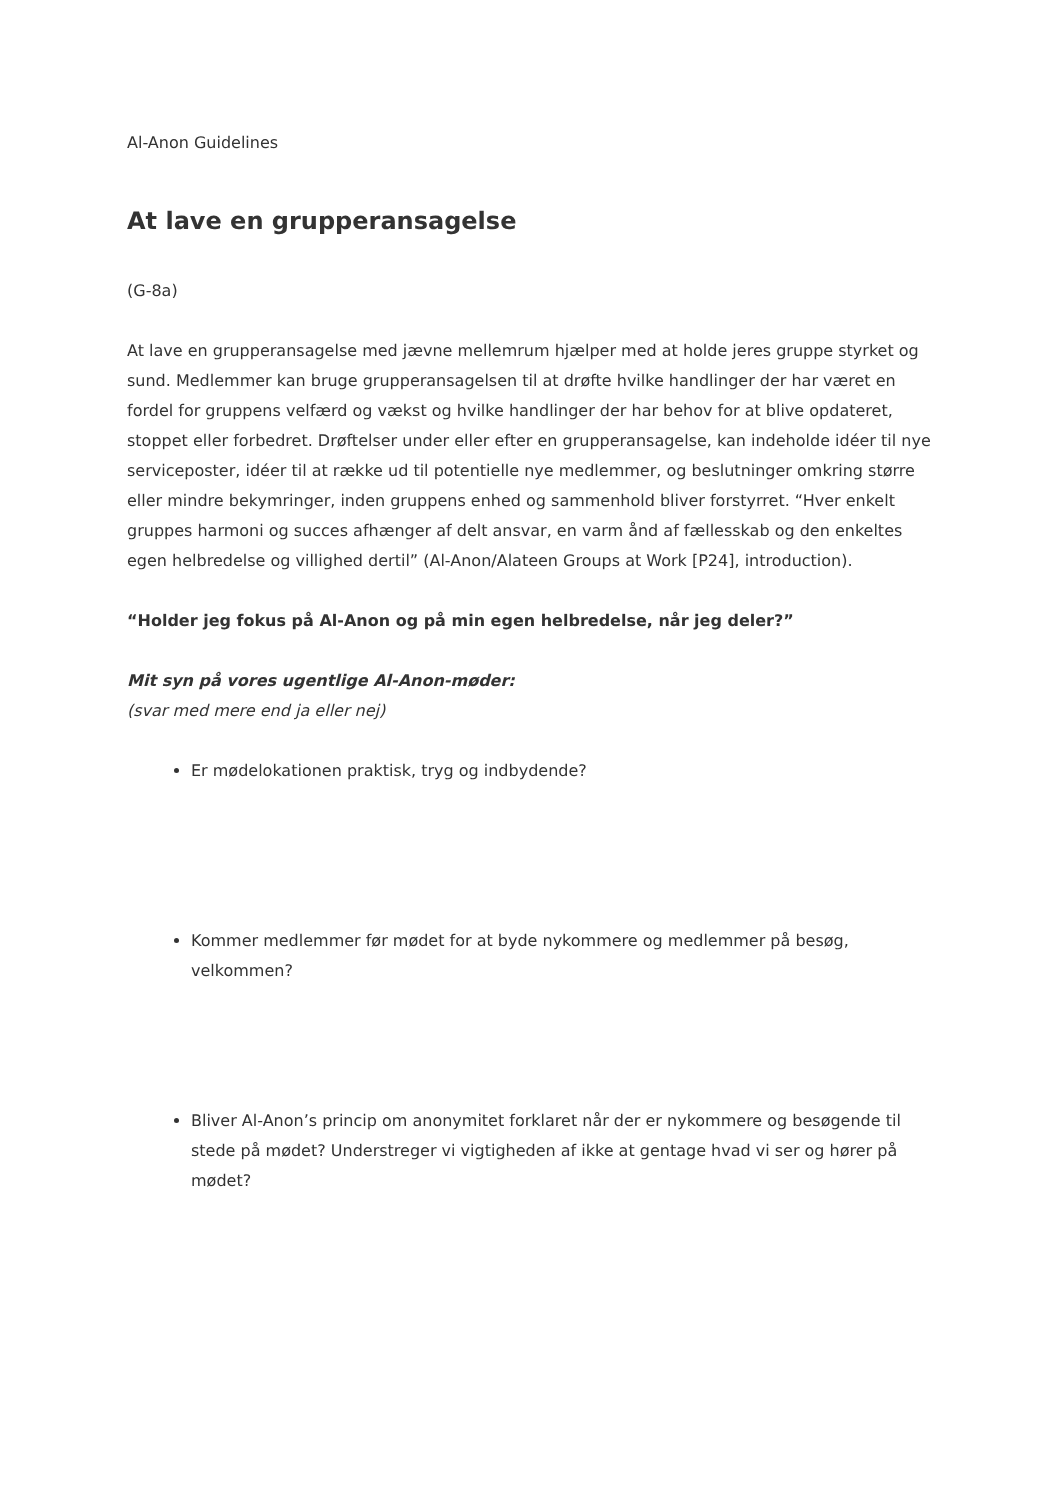Al-Anon Guidelines
At lave en grupperansagelse
(G-8a)
At lave en grupperansagelse med jævne mellemrum hjælper med at holde jeres gruppe styrket og sund. Medlemmer kan bruge grupperansagelsen til at drøfte hvilke handlinger der har været en fordel for gruppens velfærd og vækst og hvilke handlinger der har behov for at blive opdateret, stoppet eller forbedret. Drøftelser under eller efter en grupperansagelse, kan indeholde idéer til nye serviceposter, idéer til at række ud til potentielle nye medlemmer, og beslutninger omkring større eller mindre bekymringer, inden gruppens enhed og sammenhold bliver forstyrret. “Hver enkelt gruppes harmoni og succes afhænger af delt ansvar, en varm ånd af fællesskab og den enkeltes egen helbredelse og villighed dertil” (Al-Anon/Alateen Groups at Work [P24], introduction).
“Holder jeg fokus på Al-Anon og på min egen helbredelse, når jeg deler?”
Mit syn på vores ugentlige Al-Anon-møder:
(svar med mere end ja eller nej)
Er mødelokationen praktisk, tryg og indbydende?
Kommer medlemmer før mødet for at byde nykommere og medlemmer på besøg, velkommen?
Bliver Al-Anon’s princip om anonymitet forklaret når der er nykommere og besøgende til stede på mødet? Understreger vi vigtigheden af ikke at gentage hvad vi ser og hører på mødet?